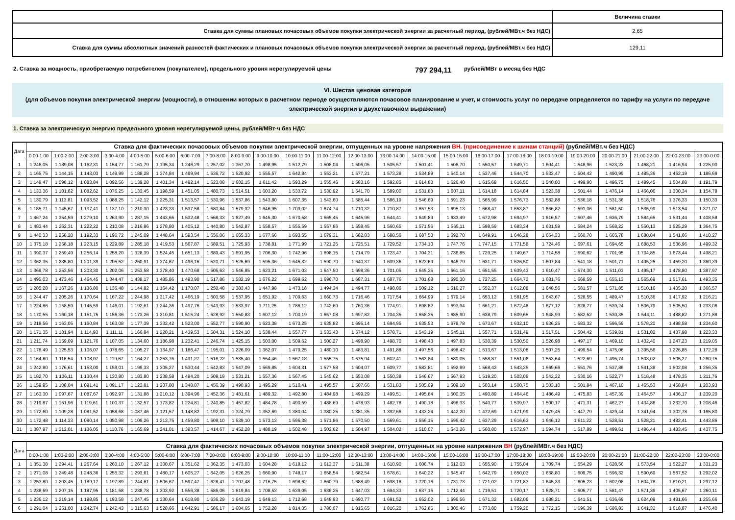| | Величина ставки |
| Ставка для суммы плановых почасовых объемов покупки электрической энергии за расчетный период, (рублей/МВт.ч без НДС) | 2,65 |
| Ставка для суммы абсолютных значений разностей фактических и плановых почасовых объемов покупки электрической энергии за расчетный период, (рублей/МВт.ч без НДС) | 129,11 |
2. Ставка за мощность, приобретаемую потребителем (покупателем), предельного уровня нерегулируемой цены 797 294,11 рублей/МВт в месяц без НДС
VI. Шестая ценовая категория
(для объемов покупки электрической энергии (мощности), в отношении которых в расчетном периоде осуществляются почасовое планирование и учет, и стоимость услуг по передаче определяется по тарифу на услуги по передаче электрической энергии в двухставочном выражении)
1. Ставка за электрическую энергию предельного уровня нерегулируемой цены, рублей/МВт·ч без НДС
| Дата | Ставка для фактических почасовых объемов покупки электрической энергии, отпущенных на уровне напряжения ВН. (присоединение к шинам станций) (рублей/МВт.ч без НДС) | | | | | | | | | | | | | | | | | | | | | | | |
| --- | --- | --- | --- | --- | --- | --- | --- | --- | --- | --- | --- | --- | --- | --- | --- | --- | --- | --- | --- | --- | --- | --- | --- | --- |
| | 0:00-1:00 | 1:00-2:00 | 2:00-3:00 | 3:00-4:00 | 4:00-5:00 | 5:00-6:00 | 6:00-7:00 | 7:00-8:00 | 8:00-9:00 | 9:00-10:00 | 10:00-11:00 | 11:00-12:00 | 12:00-13:00 | 13:00-14:00 | 14:00-15:00 | 15:00-16:00 | 16:00-17:00 | 17:00-18:00 | 18:00-19:00 | 19:00-20:00 | 20:00-21:00 | 21:00-22:00 | 22:00-23:00 | 23:00-0:00 |
| 1 | 1 246,05 | 1 189,08 | 1 162,31 | 1 154,77 | 1 161,79 | 1 195,34 | 1 246,29 | 1 257,02 | 1 367,70 | 1 498,95 | 1 512,79 | 1 508,04 | 1 506,05 | 1 505,57 | 1 501,41 | 1 506,70 | 1 550,57 | 1 649,71 | 1 604,41 | 1 548,96 | 1 523,23 | 1 468,21 | 1 416,94 | 1 225,90 |
| 2 | 1 165,75 | 1 144,15 | 1 143,03 | 1 149,99 | 1 188,28 | 1 374,84 | 1 499,94 | 1 536,72 | 1 520,92 | 1 555,57 | 1 642,84 | 1 553,21 | 1 577,21 | 1 573,28 | 1 534,89 | 1 540,14 | 1 537,46 | 1 544,70 | 1 533,47 | 1 504,42 | 1 490,99 | 1 485,36 | 1 462,19 | 1 186,69 |
| 3 | 1 148,47 | 1 098,12 | 1 083,84 | 1 092,56 | 1 139,28 | 1 401,34 | 1 492,14 | 1 523,08 | 1 602,15 | 1 611,42 | 1 593,29 | 1 555,46 | 1 583,16 | 1 592,85 | 1 614,83 | 1 626,40 | 1 615,69 | 1 616,50 | 1 540,00 | 1 499,90 | 1 496,75 | 1 499,45 | 1 504,88 | 1 191,79 |
| 4 | 1 133,36 | 1 101,82 | 1 082,62 | 1 076,25 | 1 133,45 | 1 198,59 | 1 451,05 | 1 480,73 | 1 514,51 | 1 603,20 | 1 533,72 | 1 530,92 | 1 541,70 | 1 589,00 | 1 531,83 | 1 607,11 | 1 614,18 | 1 614,84 | 1 523,38 | 1 501,44 | 1 476,14 | 1 466,06 | 1 300,34 | 1 154,78 |
| 5 | 1 130,79 | 1 113,81 | 1 093,52 | 1 088,25 | 1 142,12 | 1 225,31 | 1 513,57 | 1 530,96 | 1 537,86 | 1 543,80 | 1 607,35 | 1 543,60 | 1 585,44 | 1 586,19 | 1 546,69 | 1 591,23 | 1 565,99 | 1 576,73 | 1 582,88 | 1 536,18 | 1 531,36 | 1 518,76 | 1 376,33 | 1 150,33 |
| 6 | 1 185,71 | 1 145,67 | 1 137,41 | 1 137,10 | 1 210,30 | 1 423,33 | 1 537,58 | 1 580,84 | 1 579,32 | 1 646,95 | 1 709,02 | 1 674,74 | 1 710,32 | 1 710,87 | 1 657,53 | 1 695,13 | 1 668,47 | 1 653,87 | 1 666,82 | 1 591,06 | 1 581,50 | 1 535,99 | 1 513,54 | 1 371,07 |
| 7 | 1 467,24 | 1 354,59 | 1 279,10 | 1 263,90 | 1 287,15 | 1 443,66 | 1 532,48 | 1 568,33 | 1 627,49 | 1 645,30 | 1 670,58 | 1 665,45 | 1 645,96 | 1 644,41 | 1 649,89 | 1 633,49 | 1 672,98 | 1 694,97 | 1 616,57 | 1 607,46 | 1 636,79 | 1 584,65 | 1 531,44 | 1 408,58 |
| 8 | 1 483,44 | 1 262,31 | 1 222,22 | 1 210,08 | 1 216,86 | 1 278,80 | 1 405,12 | 1 440,80 | 1 542,87 | 1 558,57 | 1 555,59 | 1 557,86 | 1 558,45 | 1 560,65 | 1 571,56 | 1 565,11 | 1 598,59 | 1 683,34 | 1 631,59 | 1 584,24 | 1 568,22 | 1 550,13 | 1 525,29 | 1 364,75 |
| 9 | 1 440,33 | 1 258,20 | 1 192,33 | 1 196,72 | 1 245,09 | 1 448,64 | 1 593,54 | 1 656,06 | 1 665,33 | 1 677,66 | 1 693,55 | 1 679,31 | 1 682,83 | 1 688,56 | 1 687,50 | 1 692,70 | 1 649,91 | 1 646,28 | 1 664,33 | 1 660,70 | 1 665,78 | 1 680,84 | 1 541,66 | 1 410,27 |
| 10 | 1 375,18 | 1 258,18 | 1 223,15 | 1 229,89 | 1 285,18 | 1 419,53 | 1 567,87 | 1 689,51 | 1 725,93 | 1 738,81 | 1 771,99 | 1 721,25 | 1 725,51 | 1 729,52 | 1 734,10 | 1 747,76 | 1 747,15 | 1 771,58 | 1 724,46 | 1 697,61 | 1 694,65 | 1 688,53 | 1 536,96 | 1 499,32 |
| 11 | 1 390,37 | 1 259,49 | 1 256,14 | 1 258,20 | 1 328,39 | 1 524,45 | 1 651,13 | 1 689,43 | 1 691,95 | 1 706,30 | 1 742,96 | 1 698,15 | 1 714,79 | 1 723,47 | 1 704,31 | 1 736,85 | 1 729,25 | 1 749,67 | 1 714,58 | 1 690,62 | 1 701,95 | 1 704,85 | 1 673,44 | 1 498,21 |
| 12 | 1 362,35 | 1 235,80 | 1 201,39 | 1 205,52 | 1 260,91 | 1 374,67 | 1 496,16 | 1 520,71 | 1 525,69 | 1 595,36 | 1 645,32 | 1 590,70 | 1 640,37 | 1 639,36 | 1 623,69 | 1 646,79 | 1 631,71 | 1 626,50 | 1 607,84 | 1 541,18 | 1 501,71 | 1 495,25 | 1 459,20 | 1 360,39 |
| 13 | 1 369,78 | 1 253,56 | 1 203,30 | 1 202,06 | 1 253,58 | 1 378,40 | 1 470,68 | 1 505,63 | 1 546,85 | 1 623,21 | 1 671,03 | 1 647,50 | 1 698,36 | 1 701,05 | 1 645,35 | 1 661,16 | 1 651,55 | 1 639,43 | 1 610,47 | 1 574,30 | 1 511,03 | 1 495,17 | 1 478,80 | 1 387,97 |
| 14 | 1 495,03 | 1 473,46 | 1 464,45 | 1 344,47 | 1 438,17 | 1 485,86 | 1 493,90 | 1 517,86 | 1 582,19 | 1 676,22 | 1 699,62 | 1 696,70 | 1 687,31 | 1 687,76 | 1 701,68 | 1 690,30 | 1 727,25 | 1 664,72 | 1 681,76 | 1 668,59 | 1 655,13 | 1 565,69 | 1 517,61 | 1 493,35 |
| 15 | 1 285,28 | 1 167,26 | 1 136,80 | 1 136,48 | 1 144,82 | 1 164,42 | 1 170,07 | 1 250,48 | 1 383,43 | 1 447,98 | 1 473,18 | 1 494,34 | 1 494,77 | 1 498,86 | 1 509,12 | 1 516,27 | 1 552,37 | 1 612,08 | 1 648,56 | 1 581,57 | 1 571,85 | 1 510,16 | 1 405,20 | 1 366,57 |
| 16 | 1 244,47 | 1 205,26 | 1 170,64 | 1 167,22 | 1 244,98 | 1 317,42 | 1 466,19 | 1 603,58 | 1 537,95 | 1 651,92 | 1 709,63 | 1 660,73 | 1 716,46 | 1 717,54 | 1 664,99 | 1 679,14 | 1 653,12 | 1 581,95 | 1 643,67 | 1 528,55 | 1 489,47 | 1 510,36 | 1 417,92 | 1 216,21 |
| 17 | 1 224,86 | 1 158,59 | 1 145,59 | 1 146,01 | 1 192,61 | 1 244,36 | 1 497,76 | 1 543,93 | 1 533,97 | 1 711,25 | 1 786,12 | 1 742,69 | 1 760,36 | 1 774,91 | 1 698,62 | 1 693,94 | 1 661,21 | 1 672,48 | 1 677,12 | 1 628,77 | 1 539,24 | 1 506,79 | 1 505,50 | 1 233,06 |
| 18 | 1 170,55 | 1 160,18 | 1 151,75 | 1 156,36 | 1 173,26 | 1 310,81 | 1 515,24 | 1 528,92 | 1 550,83 | 1 607,12 | 1 700,19 | 1 657,08 | 1 697,82 | 1 704,35 | 1 658,35 | 1 685,90 | 1 638,79 | 1 609,65 | 1 648,99 | 1 582,52 | 1 530,35 | 1 544,11 | 1 488,82 | 1 271,88 |
| 19 | 1 218,56 | 1 163,05 | 1 160,84 | 1 163,08 | 1 177,39 | 1 332,42 | 1 523,00 | 1 552,77 | 1 590,90 | 1 623,38 | 1 673,25 | 1 635,82 | 1 695,14 | 1 694,95 | 1 635,53 | 1 679,78 | 1 673,67 | 1 632,10 | 1 636,25 | 1 583,32 | 1 596,59 | 1 578,20 | 1 498,58 | 1 234,60 |
| 20 | 1 171,35 | 1 131,94 | 1 114,93 | 1 111,11 | 1 166,84 | 1 220,21 | 1 439,53 | 1 504,31 | 1 524,10 | 1 538,44 | 1 557,77 | 1 533,43 | 1 574,12 | 1 578,71 | 1 543,19 | 1 545,11 | 1 557,71 | 1 531,49 | 1 517,51 | 1 504,42 | 1 539,81 | 1 531,02 | 1 437,98 | 1 223,33 |
| 21 | 1 211,74 | 1 159,09 | 1 121,76 | 1 107,05 | 1 134,60 | 1 186,98 | 1 232,41 | 1 246,74 | 1 425,15 | 1 503,00 | 1 509,62 | 1 500,27 | 1 498,90 | 1 498,70 | 1 498,43 | 1 497,83 | 1 530,39 | 1 530,50 | 1 526,98 | 1 497,17 | 1 469,10 | 1 432,40 | 1 247,23 | 1 219,05 |
| 22 | 1 178,49 | 1 125,53 | 1 106,07 | 1 078,65 | 1 105,27 | 1 134,97 | 1 186,47 | 1 195,01 | 1 226,09 | 1 362,07 | 1 479,25 | 1 480,10 | 1 483,81 | 1 491,88 | 1 497,56 | 1 498,42 | 1 513,67 | 1 513,08 | 1 507,25 | 1 499,54 | 1 475,06 | 1 395,56 | 1 226,85 | 1 172,28 |
| 23 | 1 164,80 | 1 116,54 | 1 108,07 | 1 119,67 | 1 164,27 | 1 253,76 | 1 491,27 | 1 516,22 | 1 535,40 | 1 554,46 | 1 567,18 | 1 555,75 | 1 575,94 | 1 602,41 | 1 563,84 | 1 580,05 | 1 558,87 | 1 551,06 | 1 553,64 | 1 522,69 | 1 495,74 | 1 503,02 | 1 505,27 | 1 260,75 |
| 24 | 1 242,80 | 1 176,61 | 1 153,00 | 1 159,01 | 1 199,33 | 1 305,27 | 1 530,44 | 1 542,83 | 1 547,09 | 1 569,85 | 1 604,31 | 1 577,58 | 1 604,07 | 1 609,77 | 1 583,81 | 1 592,99 | 1 568,42 | 1 543,35 | 1 569,66 | 1 551,76 | 1 537,86 | 1 541,38 | 1 502,08 | 1 256,35 |
| 25 | 1 182,70 | 1 136,11 | 1 130,44 | 1 130,80 | 1 183,80 | 1 238,58 | 1 494,20 | 1 509,19 | 1 531,21 | 1 557,36 | 1 567,45 | 1 545,62 | 1 553,08 | 1 550,38 | 1 546,67 | 1 567,93 | 1 519,20 | 1 503,09 | 1 542,22 | 1 530,16 | 1 522,77 | 1 518,48 | 1 478,35 | 1 211,76 |
| 26 | 1 159,95 | 1 108,04 | 1 091,41 | 1 091,17 | 1 123,81 | 1 207,80 | 1 348,87 | 1 456,39 | 1 490,93 | 1 495,29 | 1 510,41 | 1 495,57 | 1 507,66 | 1 531,83 | 1 505,09 | 1 509,18 | 1 503,14 | 1 500,75 | 1 503,10 | 1 501,84 | 1 467,10 | 1 465,53 | 1 468,84 | 1 203,93 |
| 27 | 1 163,30 | 1 097,67 | 1 087,67 | 1 092,97 | 1 131,88 | 1 210,12 | 1 394,96 | 1 452,36 | 1 481,61 | 1 489,32 | 1 492,80 | 1 484,98 | 1 499,29 | 1 499,51 | 1 495,84 | 1 500,35 | 1 490,89 | 1 464,46 | 1 486,49 | 1 475,83 | 1 457,39 | 1 464,57 | 1 436,17 | 1 239,20 |
| 28 | 1 219,87 | 1 151,96 | 1 119,61 | 1 100,37 | 1 132,57 | 1 173,82 | 1 224,81 | 1 240,85 | 1 457,82 | 1 484,78 | 1 490,59 | 1 488,69 | 1 478,93 | 1 482,78 | 1 490,18 | 1 498,33 | 1 540,77 | 1 539,97 | 1 500,17 | 1 471,31 | 1 462,27 | 1 434,86 | 1 232,70 | 1 208,46 |
| 29 | 1 172,60 | 1 109,28 | 1 081,52 | 1 058,68 | 1 087,46 | 1 121,57 | 1 148,82 | 1 192,31 | 1 324,79 | 1 352,69 | 1 380,04 | 1 380,25 | 1 381,35 | 1 392,66 | 1 433,24 | 1 442,20 | 1 472,69 | 1 471,99 | 1 479,45 | 1 447,79 | 1 429,44 | 1 341,94 | 1 302,78 | 1 165,80 |
| 30 | 1 172,48 | 1 114,33 | 1 080,14 | 1 050,98 | 1 109,26 | 1 213,75 | 1 459,80 | 1 509,10 | 1 539,10 | 1 573,13 | 1 596,38 | 1 571,86 | 1 570,50 | 1 569,61 | 1 556,15 | 1 596,42 | 1 637,29 | 1 616,63 | 1 646,12 | 1 611,22 | 1 528,51 | 1 528,21 | 1 482,41 | 1 443,86 |
| 31 | 1 387,97 | 1 212,01 | 1 136,05 | 1 110,76 | 1 165,69 | 1 241,01 | 1 393,57 | 1 414,67 | 1 452,28 | 1 488,19 | 1 502,48 | 1 502,62 | 1 504,97 | 1 504,02 | 1 510,07 | 1 543,26 | 1 560,80 | 1 572,97 | 1 594,74 | 1 517,89 | 1 499,61 | 1 496,44 | 1 483,45 | 1 437,75 |
| Дата | Ставка для фактических почасовых объемов покупки электрической энергии, отпущенных на уровне напряжения ВН (рублей/МВт.ч без НДС) | | | | | | | | | | | | | | | | | | | | | | | |
| --- | --- | --- | --- | --- | --- | --- | --- | --- | --- | --- | --- | --- | --- | --- | --- | --- | --- | --- | --- | --- | --- | --- | --- | --- |
| | 0:00-1:00 | 1:00-2:00 | 2:00-3:00 | 3:00-4:00 | 4:00-5:00 | 5:00-6:00 | 6:00-7:00 | 7:00-8:00 | 8:00-9:00 | 9:00-10:00 | 10:00-11:00 | 11:00-12:00 | 12:00-13:00 | 13:00-14:00 | 14:00-15:00 | 15:00-16:00 | 16:00-17:00 | 17:00-18:00 | 18:00-19:00 | 19:00-20:00 | 20:00-21:00 | 21:00-22:00 | 22:00-23:00 | 23:00-0:00 |
| 1 | 1 351,38 | 1 294,41 | 1 267,64 | 1 260,10 | 1 267,12 | 1 300,67 | 1 351,62 | 1 362,35 | 1 473,03 | 1 604,28 | 1 618,12 | 1 613,37 | 1 611,38 | 1 610,90 | 1 606,74 | 1 612,03 | 1 655,90 | 1 755,04 | 1 709,74 | 1 654,29 | 1 628,56 | 1 573,54 | 1 522,27 | 1 331,23 |
| 2 | 1 271,08 | 1 249,48 | 1 248,36 | 1 255,32 | 1 293,61 | 1 480,17 | 1 605,27 | 1 642,05 | 1 626,25 | 1 660,90 | 1 748,17 | 1 658,54 | 1 682,54 | 1 678,61 | 1 640,22 | 1 645,47 | 1 642,79 | 1 650,03 | 1 638,80 | 1 609,75 | 1 596,32 | 1 590,69 | 1 567,52 | 1 292,02 |
| 3 | 1 253,80 | 1 203,45 | 1 189,17 | 1 197,89 | 1 244,61 | 1 506,67 | 1 597,47 | 1 628,41 | 1 707,48 | 1 716,75 | 1 698,62 | 1 660,79 | 1 688,49 | 1 698,18 | 1 720,16 | 1 731,73 | 1 721,02 | 1 721,83 | 1 645,33 | 1 605,23 | 1 602,08 | 1 604,78 | 1 610,21 | 1 297,12 |
| 4 | 1 238,69 | 1 207,15 | 1 187,95 | 1 181,58 | 1 238,78 | 1 303,92 | 1 556,38 | 1 586,06 | 1 619,84 | 1 708,53 | 1 639,05 | 1 636,25 | 1 647,03 | 1 694,33 | 1 637,16 | 1 712,44 | 1 719,51 | 1 720,17 | 1 628,71 | 1 606,77 | 1 581,47 | 1 571,39 | 1 405,67 | 1 260,11 |
| 5 | 1 236,12 | 1 219,14 | 1 198,85 | 1 193,58 | 1 247,45 | 1 330,64 | 1 618,90 | 1 636,29 | 1 643,19 | 1 649,13 | 1 712,68 | 1 648,93 | 1 690,77 | 1 691,52 | 1 652,02 | 1 696,56 | 1 671,32 | 1 682,06 | 1 688,21 | 1 641,51 | 1 636,69 | 1 624,09 | 1 481,66 | 1 255,66 |
| 6 | 1 291,04 | 1 251,00 | 1 242,74 | 1 242,43 | 1 315,63 | 1 528,66 | 1 642,91 | 1 686,17 | 1 684,65 | 1 752,28 | 1 814,35 | 1 780,07 | 1 815,65 | 1 816,20 | 1 762,86 | 1 800,46 | 1 773,80 | 1 759,20 | 1 772,15 | 1 696,39 | 1 686,83 | 1 641,32 | 1 618,87 | 1 476,40 |